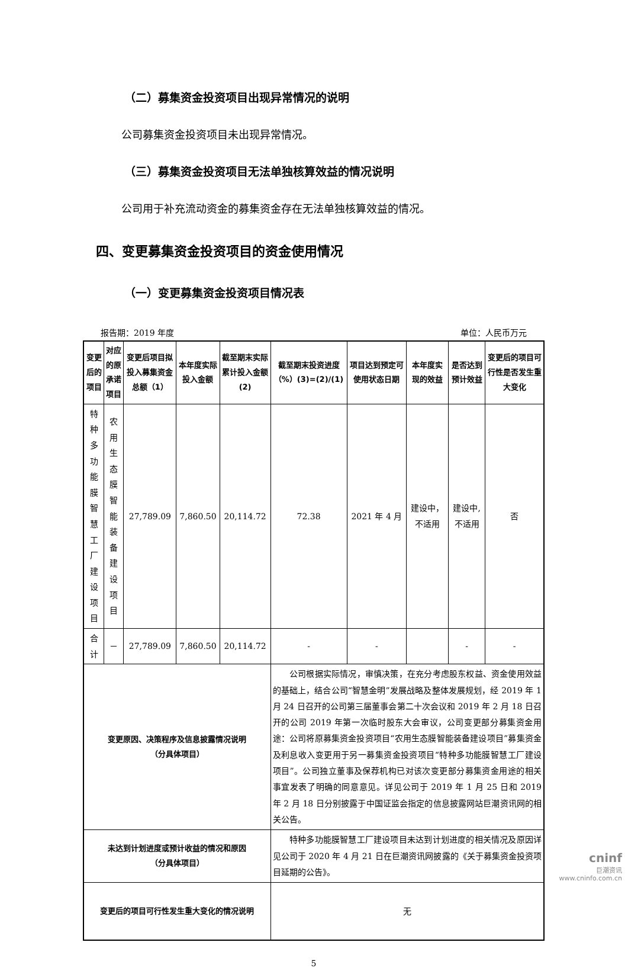（二）募集资金投资项目出现异常情况的说明
公司募集资金投资项目未出现异常情况。
（三）募集资金投资项目无法单独核算效益的情况说明
公司用于补充流动资金的募集资金存在无法单独核算效益的情况。
四、变更募集资金投资项目的资金使用情况
（一）变更募集资金投资项目情况表
报告期：2019 年度 单位：人民币万元
| 变更后的项目 | 对应的原承诺项目 | 变更后项目拟投入募集资金总额（1） | 本年度实际投入金额 | 截至期末实际累计投入金额(2) | 截至期末投资进度（%）(3)=(2)/(1) | 项目达到预定可使用状态日期 | 本年度实现的效益 | 是否达到预计效益 | 变更后的项目可行性是否发生重大变化 |
| --- | --- | --- | --- | --- | --- | --- | --- | --- | --- |
| 特种多功能膜智慧工厂建设项目 | 农用生态膜智能装备建设项目 | 27,789.09 | 7,860.50 | 20,114.72 | 72.38 | 2021 年 4 月 | 建设中，不适用 | 建设中,不适用 | 否 |
| 合计 | － | 27,789.09 | 7,860.50 | 20,114.72 | - | - | | - | - |
| 变更原因、决策程序及信息披露情况说明 （分具体项目） | | | | | 公司根据实际情况，审慎决策，在充分考虑股东权益、资金使用效益的基础上，结合公司“智慧金明”发展战略及整体发展规划，经 2019 年 1 月 24 日召开的公司第三届董事会第二十次会议和 2019 年 2 月 18 日召开的公司 2019 年第一次临时股东大会审议，公司变更部分募集资金用途：公司将原募集资金投资项目“农用生态膜智能装备建设项目”募集资金及利息收入变更用于另一募集资金投资项目“特种多功能膜智慧工厂建设项目”。公司独立董事及保荐机构已对该次变更部分募集资金用途的相关事宜发表了明确的同意意见。详见公司于 2019 年 1 月 25 日和 2019 年 2 月 18 日分别披露于中国证监会指定的信息披露网站巨潮资讯网的相关公告。 | | | | |
| 未达到计划进度或预计收益的情况和原因 （分具体项目） | | | | | 特种多功能膜智慧工厂建设项目未达到计划进度的相关情况及原因详见公司于 2020 年 4 月 21 日在巨潮资讯网披露的《关于募集资金投资项目延期的公告》。 | | | | |
| 变更后的项目可行性发生重大变化的情况说明 | | | | | 无 | | | | |
5
cninf
巨潮资讯
www.cninfo.com.cn